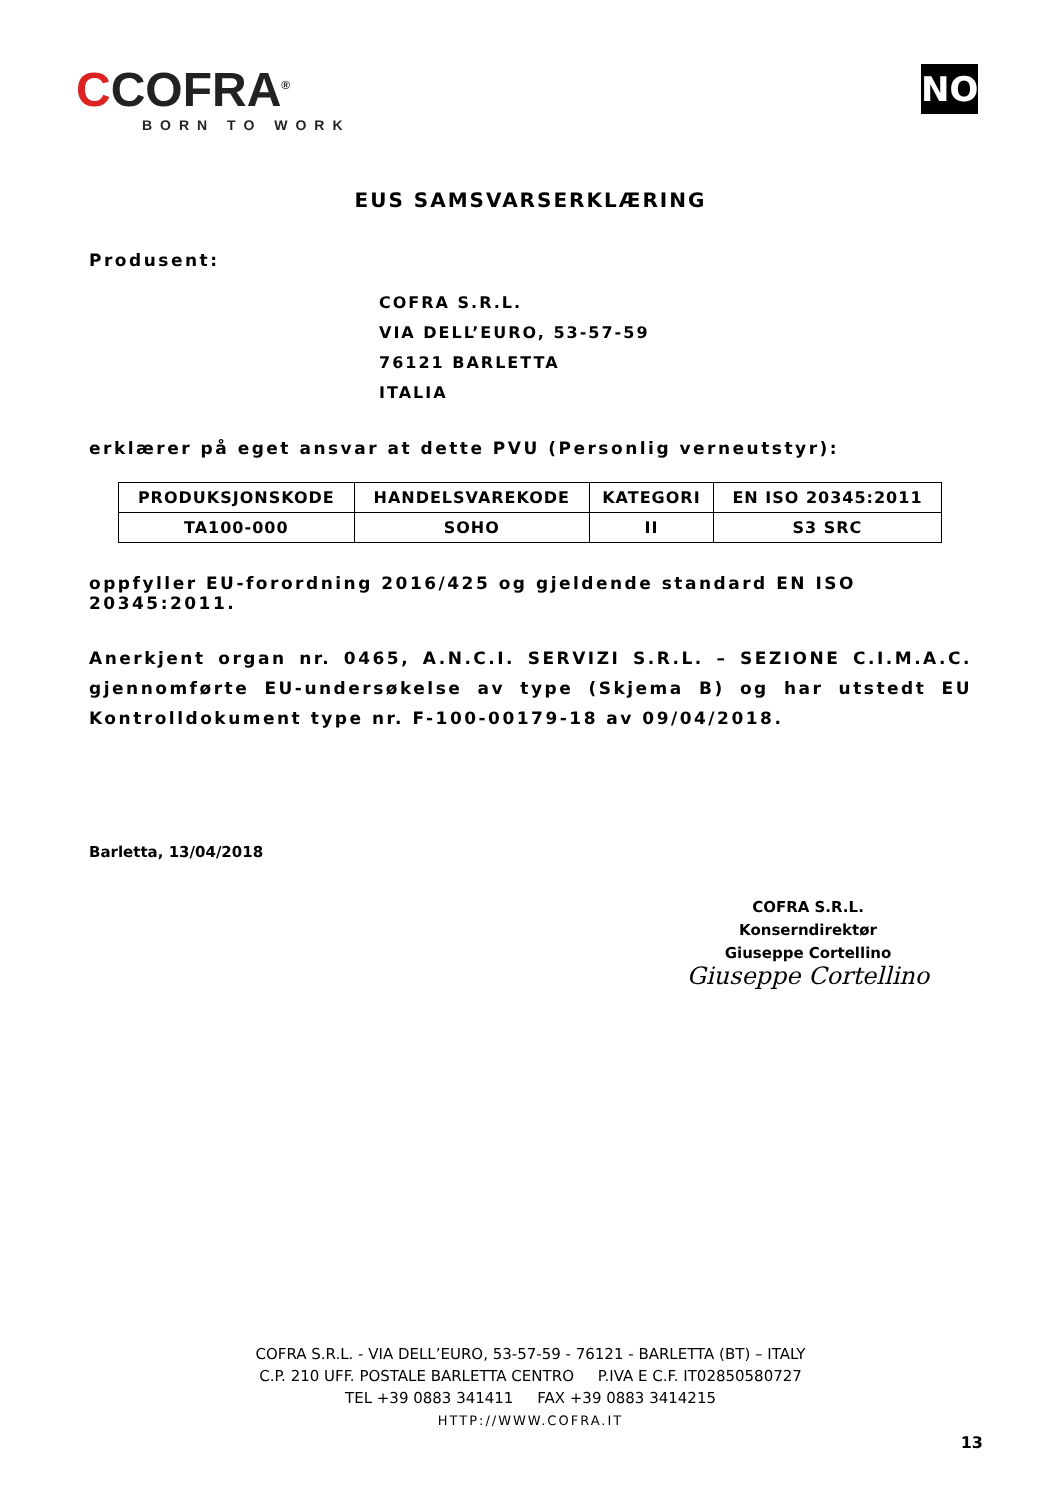CCOFRA<sup>®</sup>
BORN TO WORK
NO
EUS SAMSVARSERKLÆRING
Produsent:
COFRA S.R.L.
VIA DELL’EURO, 53-57-59
76121 BARLETTA
ITALIA
erklærer på eget ansvar at dette PVU (Personlig verneutstyr):
| PRODUKSJONSKODE | HANDELSVAREKODE | KATEGORI | EN ISO 20345:2011 |
| --- | --- | --- | --- |
| TA100-000 | SOHO | II | S3 SRC |
oppfyller EU-forordning 2016/425 og gjeldende standard EN ISO 20345:2011.
Anerkjent organ nr. 0465, A.N.C.I. SERVIZI S.R.L. – SEZIONE C.I.M.A.C. gjennomførte EU-undersøkelse av type (Skjema B) og har utstedt EU Kontrolldokument type nr. F-100-00179-18 av 09/04/2018.
Barletta, 13/04/2018
COFRA S.R.L.
Konserndirektør
Giuseppe Cortellino
Giuseppe Cortellino
COFRA S.R.L. - VIA DELL’EURO, 53-57-59 - 76121 - BARLETTA (BT) – ITALY
C.P. 210 UFF. POSTALE BARLETTA CENTRO P.IVA E C.F. IT02850580727
TEL +39 0883 341411 FAX +39 0883 3414215
HTTP://WWW.COFRA.IT
13